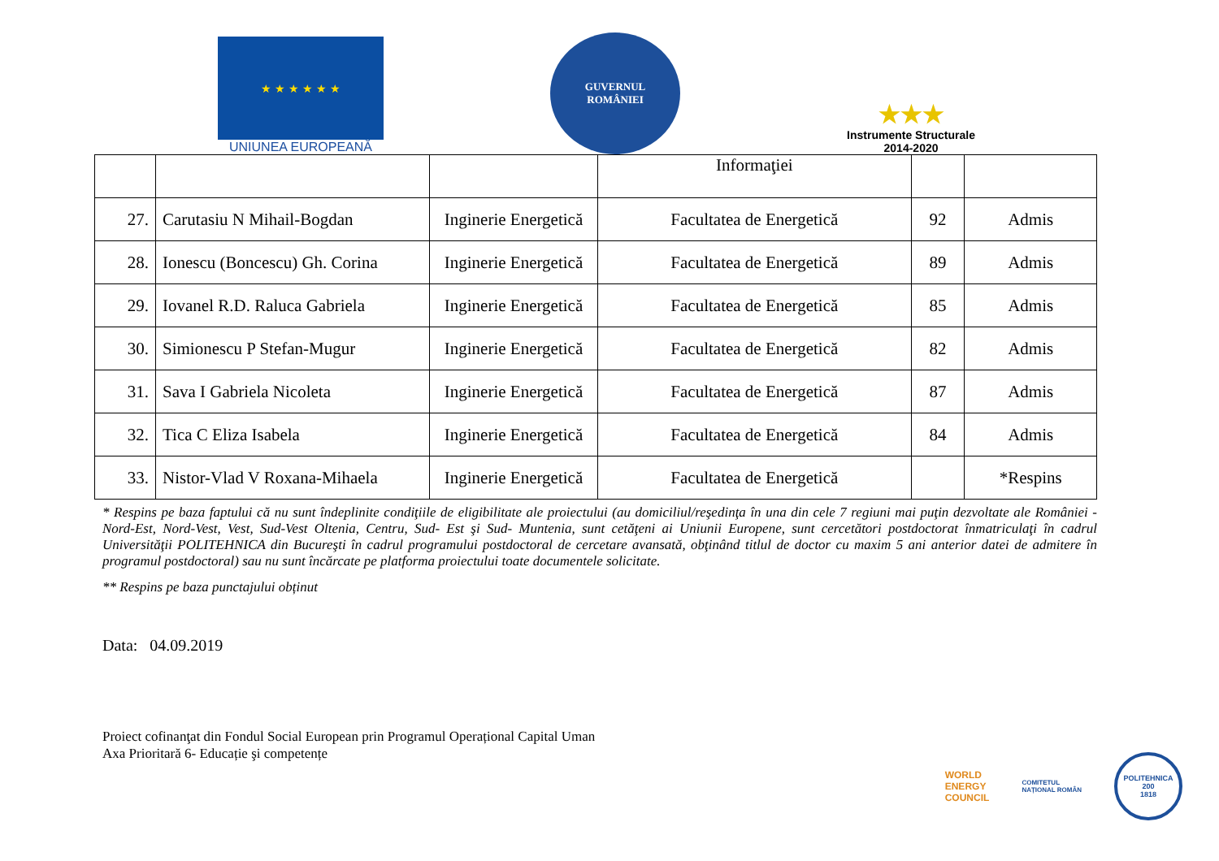★ ★ ★ ★ ★ ★
UNIUNEA EUROPEANĂ
GUVERNUL
ROMÂNIEI
★★★
Instrumente Structurale
2014-2020
| | | | Informaţiei | | |
| 27. | Carutasiu N Mihail-Bogdan | Inginerie Energetică | Facultatea de Energetică | 92 | Admis |
| 28. | Ionescu (Boncescu) Gh. Corina | Inginerie Energetică | Facultatea de Energetică | 89 | Admis |
| 29. | Iovanel R.D. Raluca Gabriela | Inginerie Energetică | Facultatea de Energetică | 85 | Admis |
| 30. | Simionescu P Stefan-Mugur | Inginerie Energetică | Facultatea de Energetică | 82 | Admis |
| 31. | Sava I Gabriela Nicoleta | Inginerie Energetică | Facultatea de Energetică | 87 | Admis |
| 32. | Tica C Eliza Isabela | Inginerie Energetică | Facultatea de Energetică | 84 | Admis |
| 33. | Nistor-Vlad V Roxana-Mihaela | Inginerie Energetică | Facultatea de Energetică | | *Respins |
* Respins pe baza faptului că nu sunt îndeplinite condiţiile de eligibilitate ale proiectului (au domiciliul/reşedinţa în una din cele 7 regiuni mai puţin dezvoltate ale României - Nord-Est, Nord-Vest, Vest, Sud-Vest Oltenia, Centru, Sud- Est şi Sud- Muntenia, sunt cetăţeni ai Uniunii Europene, sunt cercetători postdoctorat înmatriculaţi în cadrul Universităţii POLITEHNICA din Bucureşti în cadrul programului postdoctoral de cercetare avansată, obţinând titlul de doctor cu maxim 5 ani anterior datei de admitere în programul postdoctoral) sau nu sunt încărcate pe platforma proiectului toate documentele solicitate.
** Respins pe baza punctajului obținut
Data: 04.09.2019
Proiect cofinanţat din Fondul Social European prin Programul Operațional Capital Uman
Axa Prioritară 6- Educație şi competențe
WORLD
ENERGY
COUNCIL
COMITETUL
NAȚIONAL ROMÂN
POLITEHNICA
200
1818